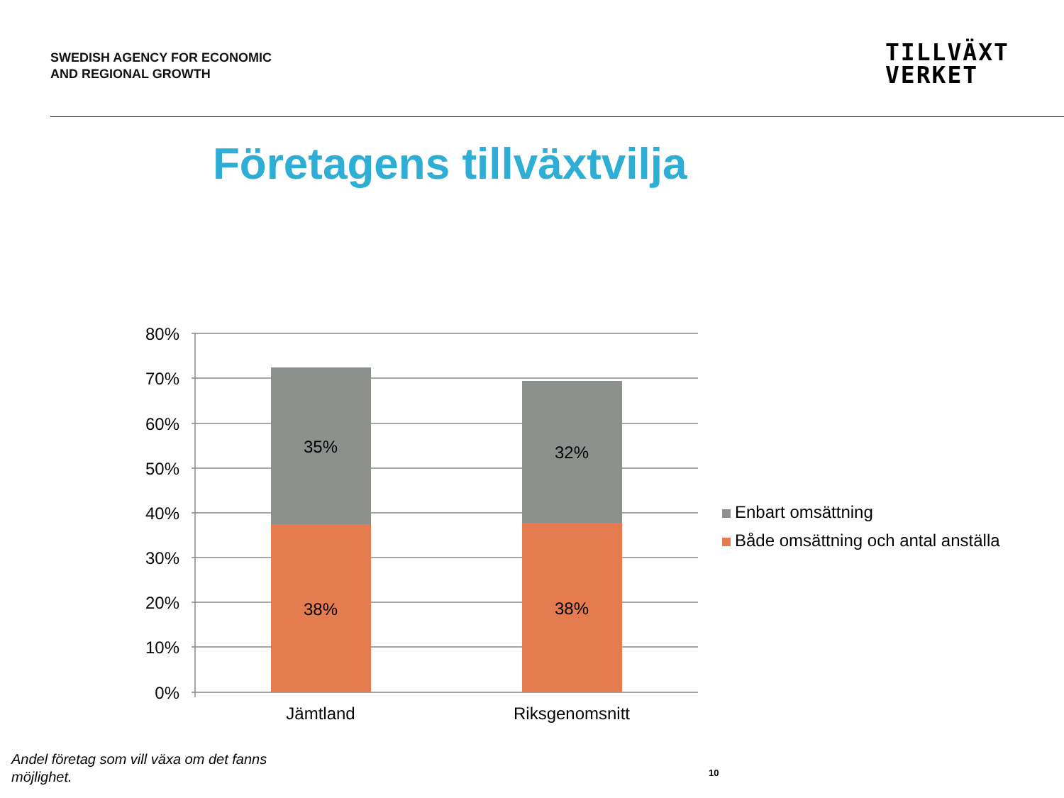SWEDISH AGENCY FOR ECONOMIC
AND REGIONAL GROWTH
TILLVÄXT
VERKET
Företagens tillväxtvilja
35%
38%
32%
38%
Jämtland
Riksgenomsnitt
80%
70%
60%
50%
40%
30%
20%
10%
0%
Enbart omsättning
Både omsättning och antal anställa
Andel företag som vill växa om det fanns möjlighet.
10